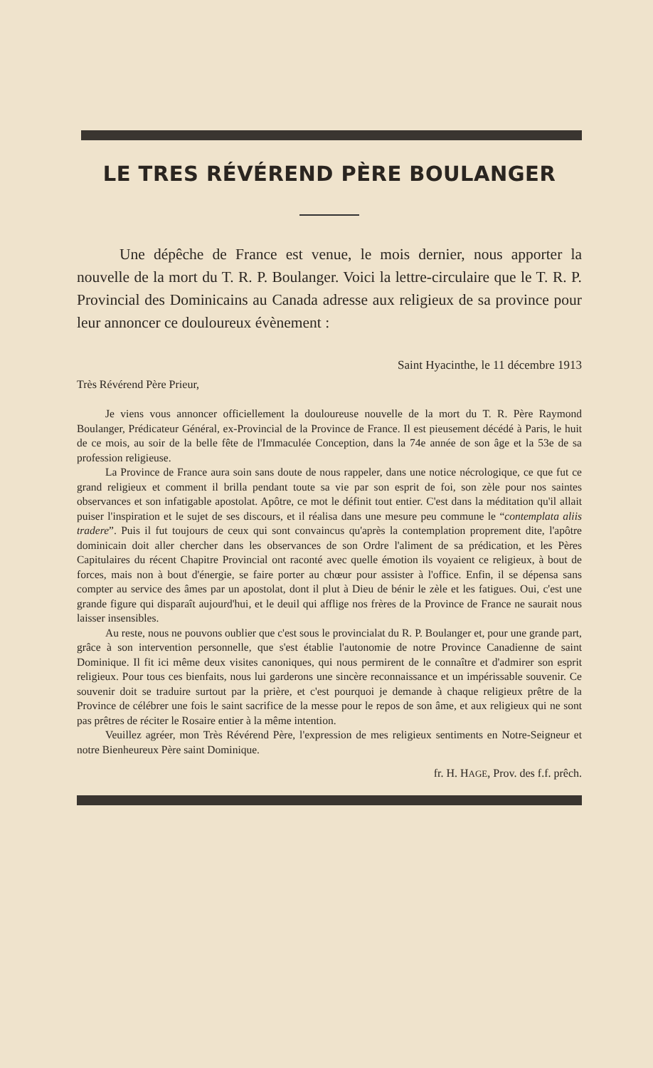LE TRES RÉVÉREND PÈRE BOULANGER
Une dépêche de France est venue, le mois dernier, nous apporter la nouvelle de la mort du T. R. P. Boulanger. Voici la lettre-circulaire que le T. R. P. Provincial des Dominicains au Canada adresse aux religieux de sa province pour leur annoncer ce douloureux évènement :
Saint Hyacinthe, le 11 décembre 1913
Très Révérend Père Prieur,
Je viens vous annoncer officiellement la douloureuse nouvelle de la mort du T. R. Père Raymond Boulanger, Prédicateur Général, ex-Provincial de la Province de France. Il est pieusement décédé à Paris, le huit de ce mois, au soir de la belle fête de l'Immaculée Conception, dans la 74e année de son âge et la 53e de sa profession religieuse.
La Province de France aura soin sans doute de nous rappeler, dans une notice nécrologique, ce que fut ce grand religieux et comment il brilla pendant toute sa vie par son esprit de foi, son zèle pour nos saintes observances et son infatigable apostolat. Apôtre, ce mot le définit tout entier. C'est dans la méditation qu'il allait puiser l'inspiration et le sujet de ses discours, et il réalisa dans une mesure peu commune le “contemplata aliis tradere”. Puis il fut toujours de ceux qui sont convaincus qu'après la contemplation proprement dite, l'apôtre dominicain doit aller chercher dans les observances de son Ordre l'aliment de sa prédication, et les Pères Capitulaires du récent Chapitre Provincial ont raconté avec quelle émotion ils voyaient ce religieux, à bout de forces, mais non à bout d'énergie, se faire porter au chœur pour assister à l'office. Enfin, il se dépensa sans compter au service des âmes par un apostolat, dont il plut à Dieu de bénir le zèle et les fatigues. Oui, c'est une grande figure qui disparaît aujourd'hui, et le deuil qui afflige nos frères de la Province de France ne saurait nous laisser insensibles.
Au reste, nous ne pouvons oublier que c'est sous le provincialat du R. P. Boulanger et, pour une grande part, grâce à son intervention personnelle, que s'est établie l'autonomie de notre Province Canadienne de saint Dominique. Il fit ici même deux visites canoniques, qui nous permirent de le connaître et d'admirer son esprit religieux. Pour tous ces bienfaits, nous lui garderons une sincère reconnaissance et un impérissable souvenir. Ce souvenir doit se traduire surtout par la prière, et c'est pourquoi je demande à chaque religieux prêtre de la Province de célébrer une fois le saint sacrifice de la messe pour le repos de son âme, et aux religieux qui ne sont pas prêtres de réciter le Rosaire entier à la même intention.
Veuillez agréer, mon Très Révérend Père, l'expression de mes religieux sentiments en Notre-Seigneur et notre Bienheureux Père saint Dominique.
fr. H. HAGE, Prov. des f.f. prêch.